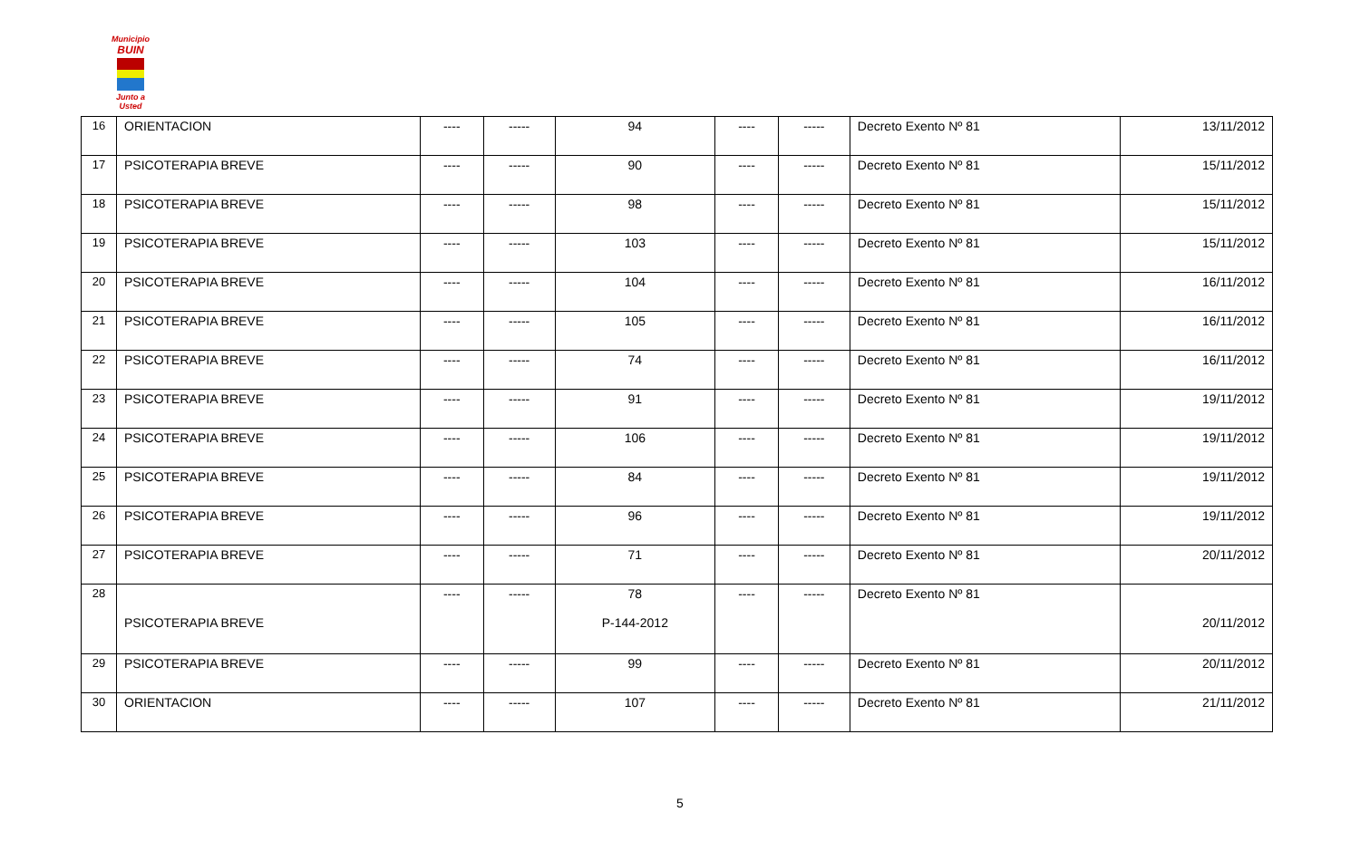Municipio
BUIN
Junto a Usted
| 16 | ORIENTACION | ---- | ----- | 94 | ---- | ----- | Decreto Exento Nº 81 | 13/11/2012 |
| 17 | PSICOTERAPIA BREVE | ---- | ----- | 90 | ---- | ----- | Decreto Exento Nº 81 | 15/11/2012 |
| 18 | PSICOTERAPIA BREVE | ---- | ----- | 98 | ---- | ----- | Decreto Exento Nº 81 | 15/11/2012 |
| 19 | PSICOTERAPIA BREVE | ---- | ----- | 103 | ---- | ----- | Decreto Exento Nº 81 | 15/11/2012 |
| 20 | PSICOTERAPIA BREVE | ---- | ----- | 104 | ---- | ----- | Decreto Exento Nº 81 | 16/11/2012 |
| 21 | PSICOTERAPIA BREVE | ---- | ----- | 105 | ---- | ----- | Decreto Exento Nº 81 | 16/11/2012 |
| 22 | PSICOTERAPIA BREVE | ---- | ----- | 74 | ---- | ----- | Decreto Exento Nº 81 | 16/11/2012 |
| 23 | PSICOTERAPIA BREVE | ---- | ----- | 91 | ---- | ----- | Decreto Exento Nº 81 | 19/11/2012 |
| 24 | PSICOTERAPIA BREVE | ---- | ----- | 106 | ---- | ----- | Decreto Exento Nº 81 | 19/11/2012 |
| 25 | PSICOTERAPIA BREVE | ---- | ----- | 84 | ---- | ----- | Decreto Exento Nº 81 | 19/11/2012 |
| 26 | PSICOTERAPIA BREVE | ---- | ----- | 96 | ---- | ----- | Decreto Exento Nº 81 | 19/11/2012 |
| 27 | PSICOTERAPIA BREVE | ---- | ----- | 71 | ---- | ----- | Decreto Exento Nº 81 | 20/11/2012 |
| 28 | PSICOTERAPIA BREVE | ---- | ----- | 78 P-144-2012 | ---- | ----- | Decreto Exento Nº 81 | 20/11/2012 |
| 29 | PSICOTERAPIA BREVE | ---- | ----- | 99 | ---- | ----- | Decreto Exento Nº 81 | 20/11/2012 |
| 30 | ORIENTACION | ---- | ----- | 107 | ---- | ----- | Decreto Exento Nº 81 | 21/11/2012 |
5